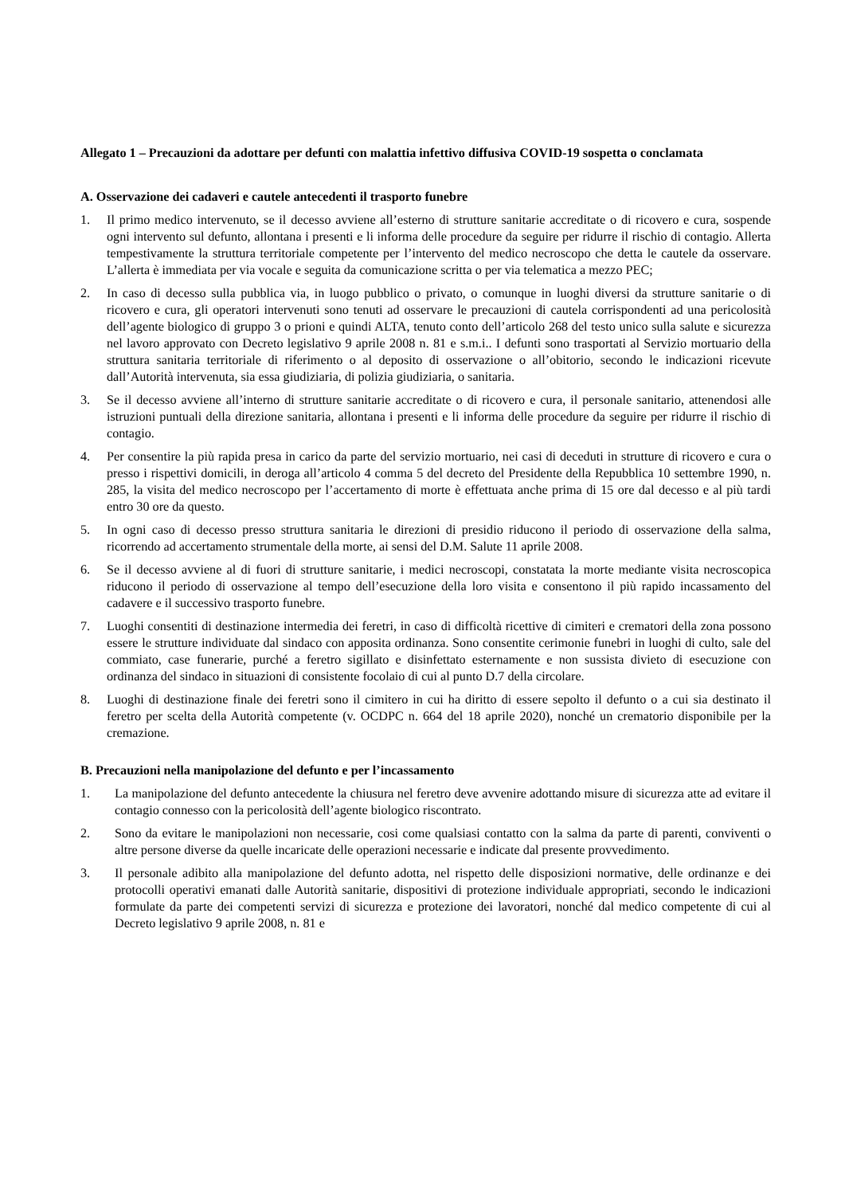Allegato 1 – Precauzioni da adottare per defunti con malattia infettivo diffusiva COVID-19 sospetta o conclamata
A. Osservazione dei cadaveri e cautele antecedenti il trasporto funebre
1. Il primo medico intervenuto, se il decesso avviene all’esterno di strutture sanitarie accreditate o di ricovero e cura, sospende ogni intervento sul defunto, allontana i presenti e li informa delle procedure da seguire per ridurre il rischio di contagio. Allerta tempestivamente la struttura territoriale competente per l’intervento del medico necroscopo che detta le cautele da osservare. L’allerta è immediata per via vocale e seguita da comunicazione scritta o per via telematica a mezzo PEC;
2. In caso di decesso sulla pubblica via, in luogo pubblico o privato, o comunque in luoghi diversi da strutture sanitarie o di ricovero e cura, gli operatori intervenuti sono tenuti ad osservare le precauzioni di cautela corrispondenti ad una pericolosità dell’agente biologico di gruppo 3 o prioni e quindi ALTA, tenuto conto dell’articolo 268 del testo unico sulla salute e sicurezza nel lavoro approvato con Decreto legislativo 9 aprile 2008 n. 81 e s.m.i.. I defunti sono trasportati al Servizio mortuario della struttura sanitaria territoriale di riferimento o al deposito di osservazione o all’obitorio, secondo le indicazioni ricevute dall’Autorità intervenuta, sia essa giudiziaria, di polizia giudiziaria, o sanitaria.
3. Se il decesso avviene all’interno di strutture sanitarie accreditate o di ricovero e cura, il personale sanitario, attenendosi alle istruzioni puntuali della direzione sanitaria, allontana i presenti e li informa delle procedure da seguire per ridurre il rischio di contagio.
4. Per consentire la più rapida presa in carico da parte del servizio mortuario, nei casi di deceduti in strutture di ricovero e cura o presso i rispettivi domicili, in deroga all’articolo 4 comma 5 del decreto del Presidente della Repubblica 10 settembre 1990, n. 285, la visita del medico necroscopo per l’accertamento di morte è effettuata anche prima di 15 ore dal decesso e al più tardi entro 30 ore da questo.
5. In ogni caso di decesso presso struttura sanitaria le direzioni di presidio riducono il periodo di osservazione della salma, ricorrendo ad accertamento strumentale della morte, ai sensi del D.M. Salute 11 aprile 2008.
6. Se il decesso avviene al di fuori di strutture sanitarie, i medici necroscopi, constatata la morte mediante visita necroscopica riducono il periodo di osservazione al tempo dell’esecuzione della loro visita e consentono il più rapido incassamento del cadavere e il successivo trasporto funebre.
7. Luoghi consentiti di destinazione intermedia dei feretri, in caso di difficoltà ricettive di cimiteri e crematori della zona possono essere le strutture individuate dal sindaco con apposita ordinanza. Sono consentite cerimonie funebri in luoghi di culto, sale del commiato, case funerarie, purché a feretro sigillato e disinfettato esternamente e non sussista divieto di esecuzione con ordinanza del sindaco in situazioni di consistente focolaio di cui al punto D.7 della circolare.
8. Luoghi di destinazione finale dei feretri sono il cimitero in cui ha diritto di essere sepolto il defunto o a cui sia destinato il feretro per scelta della Autorità competente (v. OCDPC n. 664 del 18 aprile 2020), nonché un crematorio disponibile per la cremazione.
B. Precauzioni nella manipolazione del defunto e per l’incassamento
1. La manipolazione del defunto antecedente la chiusura nel feretro deve avvenire adottando misure di sicurezza atte ad evitare il contagio connesso con la pericolosità dell’agente biologico riscontrato.
2. Sono da evitare le manipolazioni non necessarie, cosi come qualsiasi contatto con la salma da parte di parenti, conviventi o altre persone diverse da quelle incaricate delle operazioni necessarie e indicate dal presente provvedimento.
3. Il personale adibito alla manipolazione del defunto adotta, nel rispetto delle disposizioni normative, delle ordinanze e dei protocolli operativi emanati dalle Autorità sanitarie, dispositivi di protezione individuale appropriati, secondo le indicazioni formulate da parte dei competenti servizi di sicurezza e protezione dei lavoratori, nonché dal medico competente di cui al Decreto legislativo 9 aprile 2008, n. 81 e